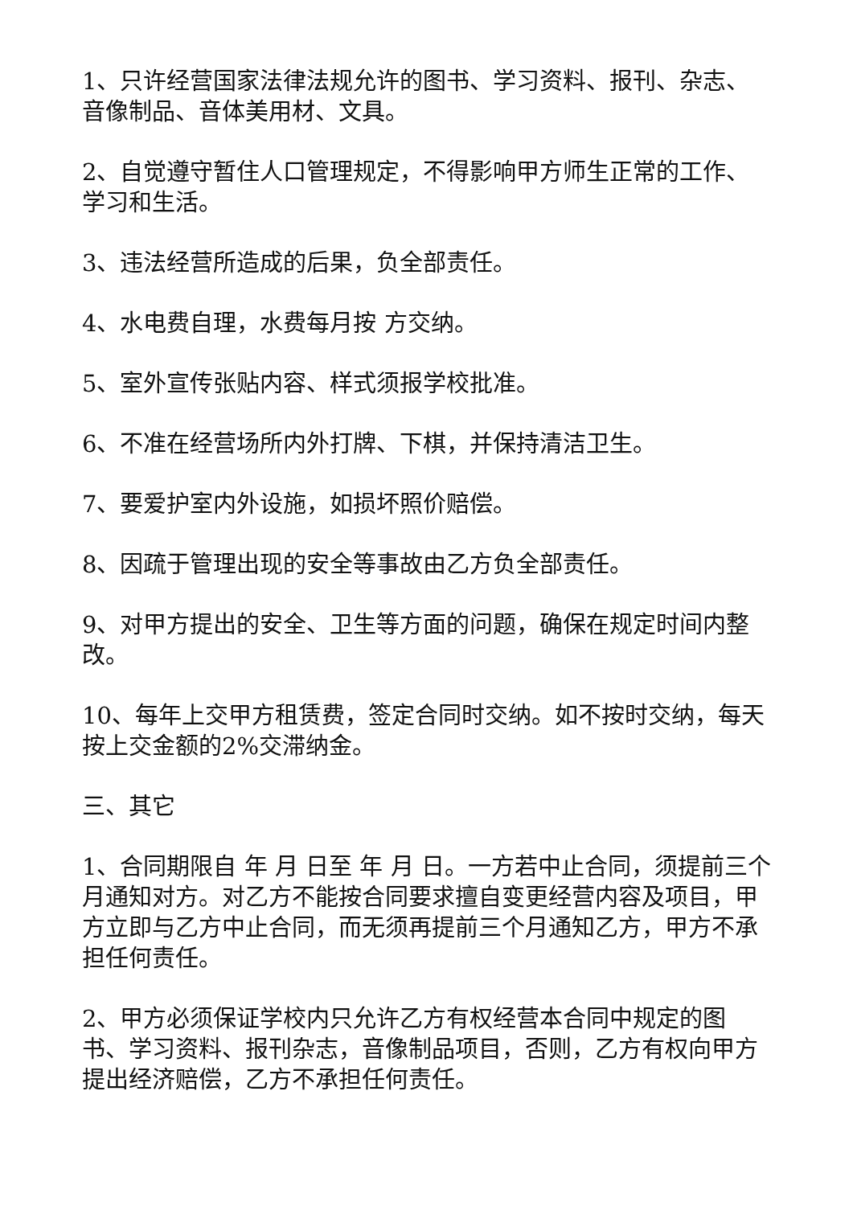1、只许经营国家法律法规允许的图书、学习资料、报刊、杂志、音像制品、音体美用材、文具。
2、自觉遵守暂住人口管理规定，不得影响甲方师生正常的工作、学习和生活。
3、违法经营所造成的后果，负全部责任。
4、水电费自理，水费每月按 方交纳。
5、室外宣传张贴内容、样式须报学校批准。
6、不准在经营场所内外打牌、下棋，并保持清洁卫生。
7、要爱护室内外设施，如损坏照价赔偿。
8、因疏于管理出现的安全等事故由乙方负全部责任。
9、对甲方提出的安全、卫生等方面的问题，确保在规定时间内整改。
10、每年上交甲方租赁费，签定合同时交纳。如不按时交纳，每天按上交金额的2%交滞纳金。
三、其它
1、合同期限自 年 月 日至 年 月 日。一方若中止合同，须提前三个月通知对方。对乙方不能按合同要求擅自变更经营内容及项目，甲方立即与乙方中止合同，而无须再提前三个月通知乙方，甲方不承担任何责任。
2、甲方必须保证学校内只允许乙方有权经营本合同中规定的图书、学习资料、报刊杂志，音像制品项目，否则，乙方有权向甲方提出经济赔偿，乙方不承担任何责任。